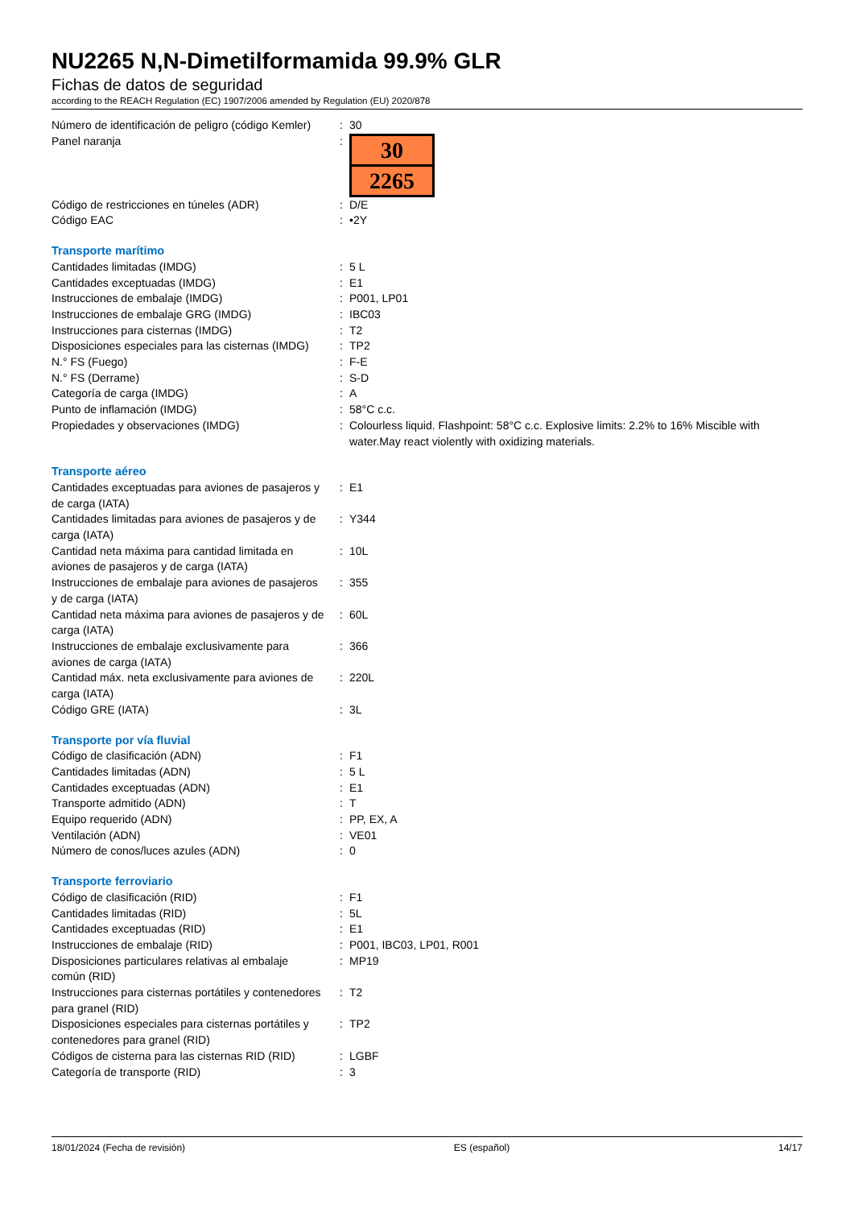NU2265 N,N-Dimetilformamida 99.9% GLR
Fichas de datos de seguridad
according to the REACH Regulation (EC) 1907/2006 amended by Regulation (EU) 2020/878
| Número de identificación de peligro (código Kemler) | : | 30 |
| Panel naranja | : | 30 2265 |
| Código de restricciones en túneles (ADR) | : | D/E |
| Código EAC | : | •2Y |
| Transporte marítimo | | |
| Cantidades limitadas (IMDG) | : | 5 L |
| Cantidades exceptuadas (IMDG) | : | E1 |
| Instrucciones de embalaje (IMDG) | : | P001, LP01 |
| Instrucciones de embalaje GRG (IMDG) | : | IBC03 |
| Instrucciones para cisternas (IMDG) | : | T2 |
| Disposiciones especiales para las cisternas (IMDG) | : | TP2 |
| N.° FS (Fuego) | : | F-E |
| N.° FS (Derrame) | : | S-D |
| Categoría de carga (IMDG) | : | A |
| Punto de inflamación (IMDG) | : | 58°C c.c. |
| Propiedades y observaciones (IMDG) | : | Colourless liquid. Flashpoint: 58°C c.c. Explosive limits: 2.2% to 16% Miscible with water.May react violently with oxidizing materials. |
| Transporte aéreo | | |
| Cantidades exceptuadas para aviones de pasajeros y de carga (IATA) | : | E1 |
| Cantidades limitadas para aviones de pasajeros y de carga (IATA) | : | Y344 |
| Cantidad neta máxima para cantidad limitada en aviones de pasajeros y de carga (IATA) | : | 10L |
| Instrucciones de embalaje para aviones de pasajeros y de carga (IATA) | : | 355 |
| Cantidad neta máxima para aviones de pasajeros y de carga (IATA) | : | 60L |
| Instrucciones de embalaje exclusivamente para aviones de carga (IATA) | : | 366 |
| Cantidad máx. neta exclusivamente para aviones de carga (IATA) | : | 220L |
| Código GRE (IATA) | : | 3L |
| Transporte por vía fluvial | | |
| Código de clasificación (ADN) | : | F1 |
| Cantidades limitadas (ADN) | : | 5 L |
| Cantidades exceptuadas (ADN) | : | E1 |
| Transporte admitido (ADN) | : | T |
| Equipo requerido (ADN) | : | PP, EX, A |
| Ventilación (ADN) | : | VE01 |
| Número de conos/luces azules (ADN) | : | 0 |
| Transporte ferroviario | | |
| Código de clasificación (RID) | : | F1 |
| Cantidades limitadas (RID) | : | 5L |
| Cantidades exceptuadas (RID) | : | E1 |
| Instrucciones de embalaje (RID) | : | P001, IBC03, LP01, R001 |
| Disposiciones particulares relativas al embalaje común (RID) | : | MP19 |
| Instrucciones para cisternas portátiles y contenedores para granel (RID) | : | T2 |
| Disposiciones especiales para cisternas portátiles y contenedores para granel (RID) | : | TP2 |
| Códigos de cisterna para las cisternas RID (RID) | : | LGBF |
| Categoría de transporte (RID) | : | 3 |
18/01/2024 (Fecha de revisión) ES (español) 14/17